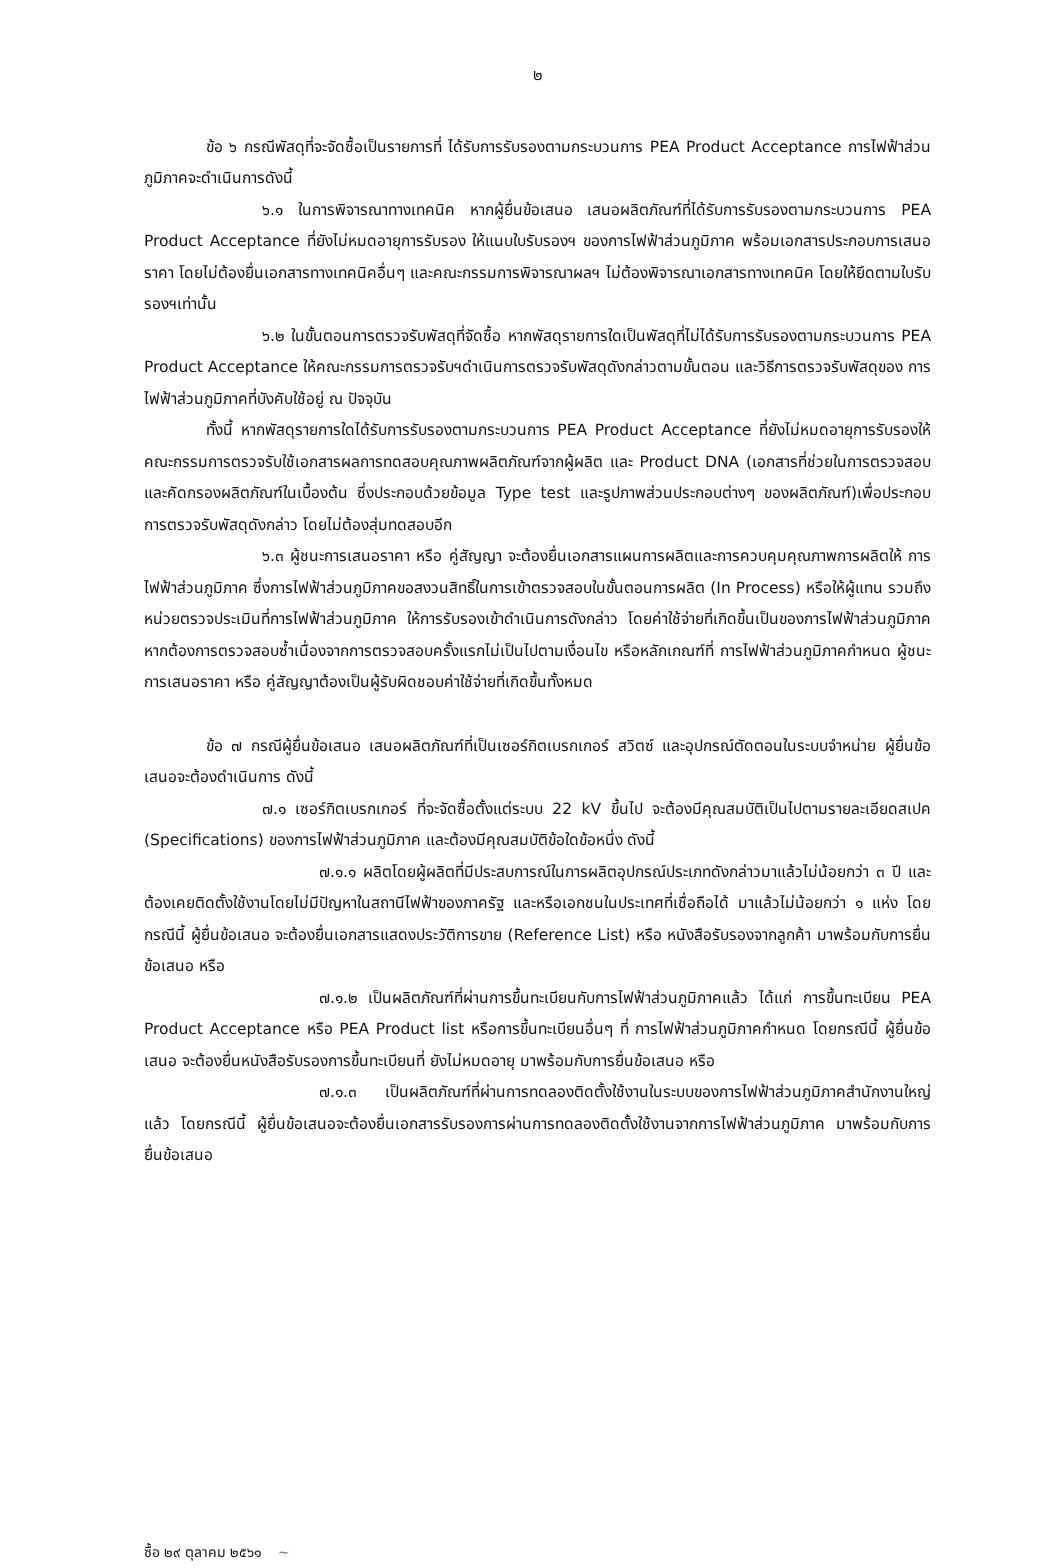๒
ข้อ ๖ กรณีพัสดุที่จะจัดซื้อเป็นรายการที่ ได้รับการรับรองตามกระบวนการ PEA Product Acceptance การไฟฟ้าส่วนภูมิภาคจะดำเนินการดังนี้
๖.๑ ในการพิจารณาทางเทคนิค หากผู้ยื่นข้อเสนอ เสนอผลิตภัณฑ์ที่ได้รับการรับรองตามกระบวนการ PEA Product Acceptance ที่ยังไม่หมดอายุการรับรอง ให้แนบใบรับรองฯ ของการไฟฟ้าส่วนภูมิภาค พร้อมเอกสารประกอบการเสนอราคา โดยไม่ต้องยื่นเอกสารทางเทคนิคอื่นๆ และคณะกรรมการพิจารณาผลฯ ไม่ต้องพิจารณาเอกสารทางเทคนิค โดยให้ยึดตามใบรับรองฯเท่านั้น
๖.๒ ในขั้นตอนการตรวจรับพัสดุที่จัดซื้อ หากพัสดุรายการใดเป็นพัสดุที่ไม่ได้รับการรับรองตามกระบวนการ PEA Product Acceptance ให้คณะกรรมการตรวจรับฯดำเนินการตรวจรับพัสดุดังกล่าวตามขั้นตอน และวิธีการตรวจรับพัสดุของ การไฟฟ้าส่วนภูมิภาคที่บังคับใช้อยู่ ณ ปัจจุบัน
ทั้งนี้ หากพัสดุรายการใดได้รับการรับรองตามกระบวนการ PEA Product Acceptance ที่ยังไม่หมดอายุการรับรองให้คณะกรรมการตรวจรับใช้เอกสารผลการทดสอบคุณภาพผลิตภัณฑ์จากผู้ผลิต และ Product DNA (เอกสารที่ช่วยในการตรวจสอบและคัดกรองผลิตภัณฑ์ในเบื้องต้น ซึ่งประกอบด้วยข้อมูล Type test และรูปภาพส่วนประกอบต่างๆ ของผลิตภัณฑ์)เพื่อประกอบการตรวจรับพัสดุดังกล่าว โดยไม่ต้องสุ่มทดสอบอีก
๖.๓ ผู้ชนะการเสนอราคา หรือ คู่สัญญา จะต้องยื่นเอกสารแผนการผลิตและการควบคุมคุณภาพการผลิตให้ การไฟฟ้าส่วนภูมิภาค ซึ่งการไฟฟ้าส่วนภูมิภาคขอสงวนสิทธิ์ในการเข้าตรวจสอบในขั้นตอนการผลิต (In Process) หรือให้ผู้แทน รวมถึงหน่วยตรวจประเมินที่การไฟฟ้าส่วนภูมิภาค ให้การรับรองเข้าดำเนินการดังกล่าว โดยค่าใช้จ่ายที่เกิดขึ้นเป็นของการไฟฟ้าส่วนภูมิภาค หากต้องการตรวจสอบซ้ำเนื่องจากการตรวจสอบครั้งแรกไม่เป็นไปตามเงื่อนไข หรือหลักเกณฑ์ที่ การไฟฟ้าส่วนภูมิภาคกำหนด ผู้ชนะการเสนอราคา หรือ คู่สัญญาต้องเป็นผู้รับผิดชอบค่าใช้จ่ายที่เกิดขึ้นทั้งหมด
ข้อ ๗ กรณีผู้ยื่นข้อเสนอ เสนอผลิตภัณฑ์ที่เป็นเซอร์กิตเบรกเกอร์ สวิตซ์ และอุปกรณ์ตัดตอนในระบบจำหน่าย ผู้ยื่นข้อเสนอจะต้องดำเนินการ ดังนี้
๗.๑ เซอร์กิตเบรกเกอร์ ที่จะจัดซื้อตั้งแต่ระบบ 22 kV ขึ้นไป จะต้องมีคุณสมบัติเป็นไปตามรายละเอียดสเปค (Specifications) ของการไฟฟ้าส่วนภูมิภาค และต้องมีคุณสมบัติข้อใดข้อหนึ่ง ดังนี้
๗.๑.๑ ผลิตโดยผู้ผลิตที่มีประสบการณ์ในการผลิตอุปกรณ์ประเภทดังกล่าวมาแล้วไม่น้อยกว่า ๓ ปี และต้องเคยติดตั้งใช้งานโดยไม่มีปัญหาในสถานีไฟฟ้าของภาครัฐ และหรือเอกชนในประเทศที่เชื่อถือได้ มาแล้วไม่น้อยกว่า ๑ แห่ง โดยกรณีนี้ ผู้ยื่นข้อเสนอ จะต้องยื่นเอกสารแสดงประวัติการขาย (Reference List) หรือ หนังสือรับรองจากลูกค้า มาพร้อมกับการยื่นข้อเสนอ หรือ
๗.๑.๒ เป็นผลิตภัณฑ์ที่ผ่านการขึ้นทะเบียนกับการไฟฟ้าส่วนภูมิภาคแล้ว ได้แก่ การขึ้นทะเบียน PEA Product Acceptance หรือ PEA Product list หรือการขึ้นทะเบียนอื่นๆ ที่ การไฟฟ้าส่วนภูมิภาคกำหนด โดยกรณีนี้ ผู้ยื่นข้อเสนอ จะต้องยื่นหนังสือรับรองการขึ้นทะเบียนที่ ยังไม่หมดอายุ มาพร้อมกับการยื่นข้อเสนอ หรือ
๗.๑.๓ เป็นผลิตภัณฑ์ที่ผ่านการทดลองติดตั้งใช้งานในระบบของการไฟฟ้าส่วนภูมิภาคสำนักงานใหญ่แล้ว โดยกรณีนี้ ผู้ยื่นข้อเสนอจะต้องยื่นเอกสารรับรองการผ่านการทดลองติดตั้งใช้งานจากการไฟฟ้าส่วนภูมิภาค มาพร้อมกับการยื่นข้อเสนอ
ซื้อ ๒๙ ตุลาคม ๒๕๖๑ ~